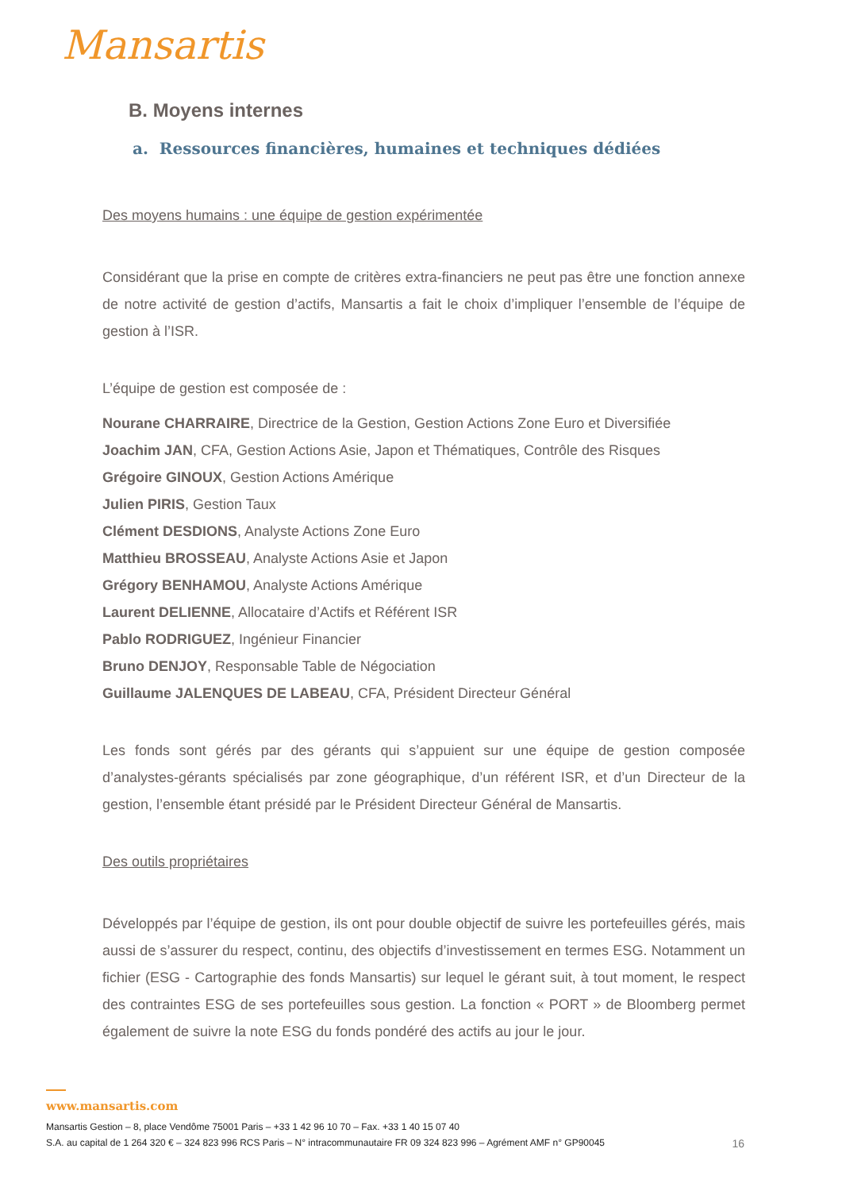Mansartis
B. Moyens internes
a. Ressources financières, humaines et techniques dédiées
Des moyens humains : une équipe de gestion expérimentée
Considérant que la prise en compte de critères extra-financiers ne peut pas être une fonction annexe de notre activité de gestion d’actifs, Mansartis a fait le choix d’impliquer l’ensemble de l’équipe de gestion à l’ISR.
L’équipe de gestion est composée de :
Nourane CHARRAIRE, Directrice de la Gestion, Gestion Actions Zone Euro et Diversifiée
Joachim JAN, CFA, Gestion Actions Asie, Japon et Thématiques, Contrôle des Risques
Grégoire GINOUX, Gestion Actions Amérique
Julien PIRIS, Gestion Taux
Clément DESDIONS, Analyste Actions Zone Euro
Matthieu BROSSEAU, Analyste Actions Asie et Japon
Grégory BENHAMOU, Analyste Actions Amérique
Laurent DELIENNE, Allocataire d’Actifs et Référent ISR
Pablo RODRIGUEZ, Ingénieur Financier
Bruno DENJOY, Responsable Table de Négociation
Guillaume JALENQUES DE LABEAU, CFA, Président Directeur Général
Les fonds sont gérés par des gérants qui s’appuient sur une équipe de gestion composée d’analystes-gérants spécialisés par zone géographique, d’un référent ISR, et d’un Directeur de la gestion, l’ensemble étant présidé par le Président Directeur Général de Mansartis.
Des outils propriétaires
Développés par l’équipe de gestion, ils ont pour double objectif de suivre les portefeuilles gérés, mais aussi de s’assurer du respect, continu, des objectifs d’investissement en termes ESG. Notamment un fichier (ESG - Cartographie des fonds Mansartis) sur lequel le gérant suit, à tout moment, le respect des contraintes ESG de ses portefeuilles sous gestion. La fonction « PORT » de Bloomberg permet également de suivre la note ESG du fonds pondéré des actifs au jour le jour.
www.mansartis.com
Mansartis Gestion – 8, place Vendôme 75001 Paris – +33 1 42 96 10 70 – Fax. +33 1 40 15 07 40
S.A. au capital de 1 264 320 € – 324 823 996 RCS Paris – N° intracommunautaire FR 09 324 823 996 – Agrément AMF n° GP90045 16